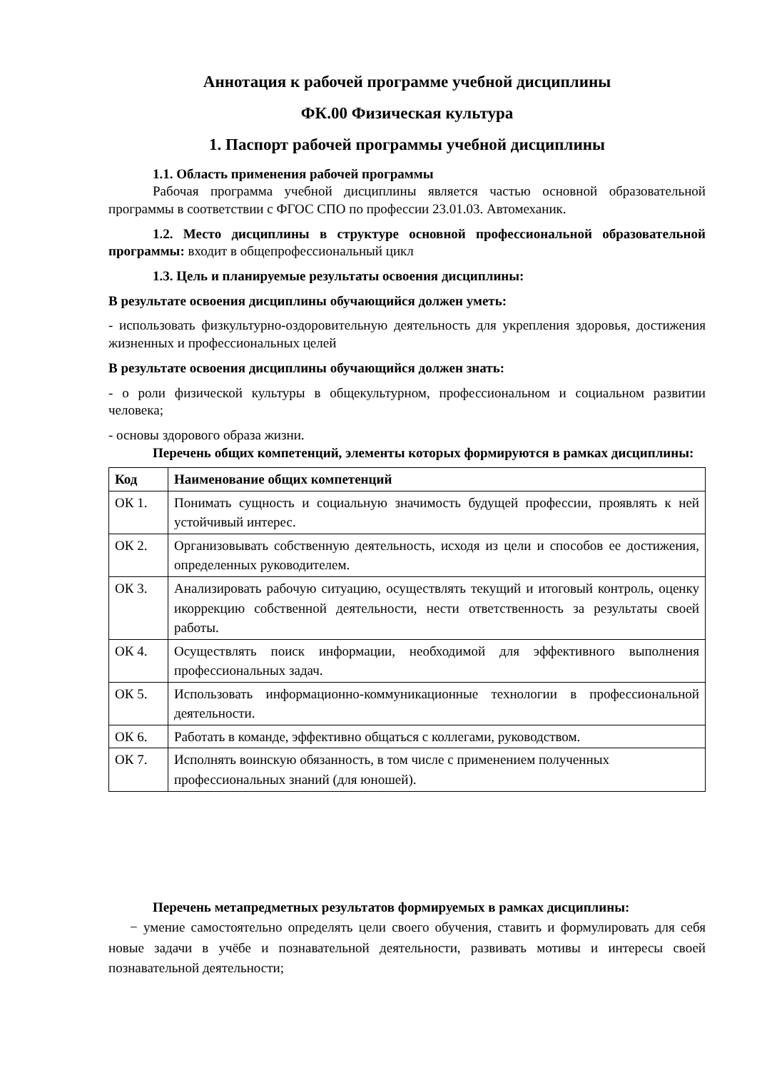Аннотация к рабочей программе учебной дисциплины
ФК.00 Физическая культура
1. Паспорт рабочей программы учебной дисциплины
1.1. Область применения рабочей программы
Рабочая программа учебной дисциплины является частью основной образовательной программы в соответствии с ФГОС СПО по профессии 23.01.03. Автомеханик.
1.2. Место дисциплины в структуре основной профессиональной образовательной программы: входит в общепрофессиональный цикл
1.3. Цель и планируемые результаты освоения дисциплины:
В результате освоения дисциплины обучающийся должен уметь:
- использовать физкультурно-оздоровительную деятельность для укрепления здоровья, достижения жизненных и профессиональных целей
В результате освоения дисциплины обучающийся должен знать:
- о роли физической культуры в общекультурном, профессиональном и социальном развитии человека;
- основы здорового образа жизни.
Перечень общих компетенций, элементы которых формируются в рамках дисциплины:
| Код | Наименование общих компетенций |
| --- | --- |
| ОК 1. | Понимать сущность и социальную значимость будущей профессии, проявлять к ней устойчивый интерес. |
| ОК 2. | Организовывать собственную деятельность, исходя из цели и способов ее достижения, определенных руководителем. |
| ОК 3. | Анализировать рабочую ситуацию, осуществлять текущий и итоговый контроль, оценку икоррекцию собственной деятельности, нести ответственность за результаты своей работы. |
| ОК 4. | Осуществлять поиск информации, необходимой для эффективного выполнения профессиональных задач. |
| ОК 5. | Использовать информационно-коммуникационные технологии в профессиональной деятельности. |
| ОК 6. | Работать в команде, эффективно общаться с коллегами, руководством. |
| ОК 7. | Исполнять воинскую обязанность, в том числе с применением полученных профессиональных знаний (для юношей). |
Перечень метапредметных результатов формируемых в рамках дисциплины:
− умение самостоятельно определять цели своего обучения, ставить и формулировать для себя новые задачи в учёбе и познавательной деятельности, развивать мотивы и интересы своей познавательной деятельности;